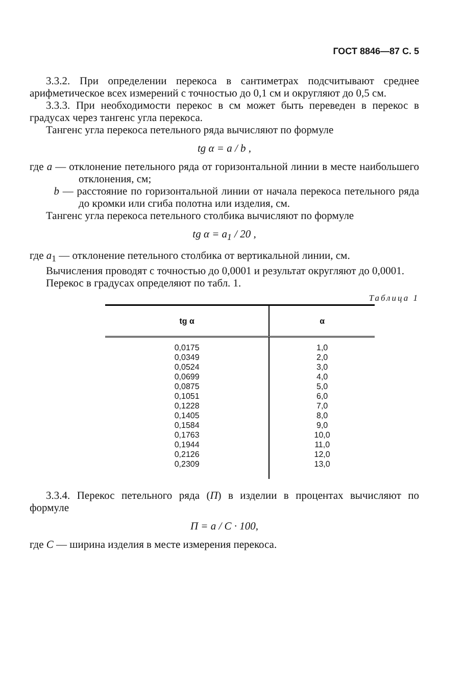ГОСТ 8846—87 С. 5
3.3.2. При определении перекоса в сантиметрах подсчитывают среднее арифметическое всех измерений с точностью до 0,1 см и округляют до 0,5 см.
3.3.3. При необходимости перекос в см может быть переведен в перекос в градусах через тангенс угла перекоса.
Тангенс угла перекоса петельного ряда вычисляют по формуле
tg α = a / b ,
где a — отклонение петельного ряда от горизонтальной линии в месте наибольшего отклонения, см;
b — расстояние по горизонтальной линии от начала перекоса петельного ряда до кромки или сгиба полотна или изделия, см.
Тангенс угла перекоса петельного столбика вычисляют по формуле
tg α = a<sub>1</sub> / 20 ,
где a<sub>1</sub> — отклонение петельного столбика от вертикальной линии, см.
Вычисления проводят с точностью до 0,0001 и результат округляют до 0,0001.
Перекос в градусах определяют по табл. 1.
Таблица 1
| tg α | α |
| --- | --- |
| 0,0175 0,0349 0,0524 0,0699 0,0875 0,1051 0,1228 0,1405 0,1584 0,1763 0,1944 0,2126 0,2309 | 1,0 2,0 3,0 4,0 5,0 6,0 7,0 8,0 9,0 10,0 11,0 12,0 13,0 |
3.3.4. Перекос петельного ряда (П) в изделии в процентах вычисляют по формуле
П = a / C · 100,
где C — ширина изделия в месте измерения перекоса.